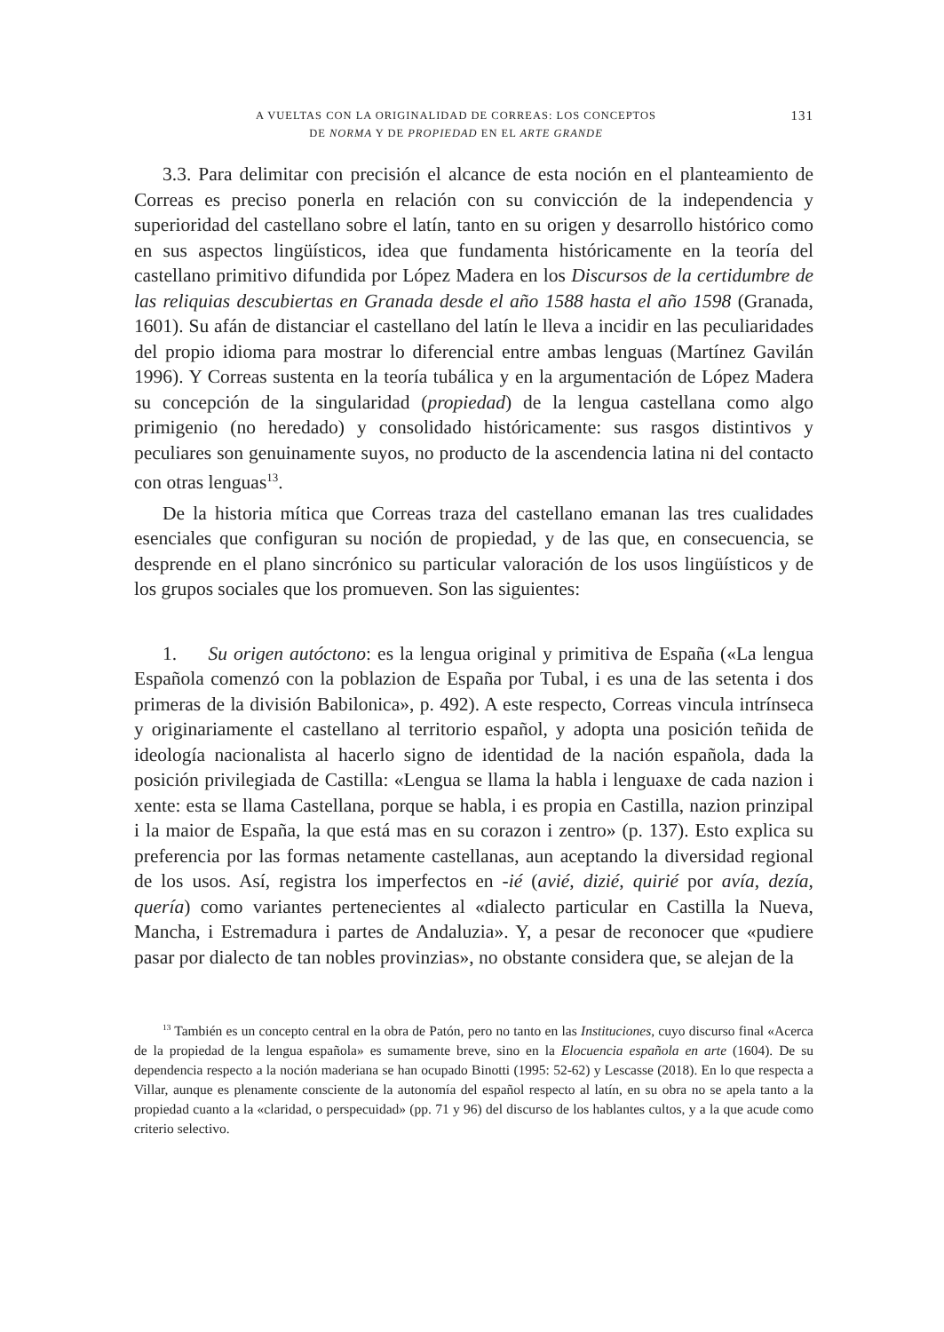A VUELTAS CON LA ORIGINALIDAD DE CORREAS: LOS CONCEPTOS
DE NORMA Y DE PROPIEDAD EN EL ARTE GRANDE
131
3.3. Para delimitar con precisión el alcance de esta noción en el planteamiento de Correas es preciso ponerla en relación con su convicción de la independencia y superioridad del castellano sobre el latín, tanto en su origen y desarrollo histórico como en sus aspectos lingüísticos, idea que fundamenta históricamente en la teoría del castellano primitivo difundida por López Madera en los Discursos de la certidumbre de las reliquias descubiertas en Granada desde el año 1588 hasta el año 1598 (Granada, 1601). Su afán de distanciar el castellano del latín le lleva a incidir en las peculiaridades del propio idioma para mostrar lo diferencial entre ambas lenguas (Martínez Gavilán 1996). Y Correas sustenta en la teoría tubálica y en la argumentación de López Madera su concepción de la singularidad (propiedad) de la lengua castellana como algo primigenio (no heredado) y consolidado históricamente: sus rasgos distintivos y peculiares son genuinamente suyos, no producto de la ascendencia latina ni del contacto con otras lenguas<sup>13</sup>.
De la historia mítica que Correas traza del castellano emanan las tres cualidades esenciales que configuran su noción de propiedad, y de las que, en consecuencia, se desprende en el plano sincrónico su particular valoración de los usos lingüísticos y de los grupos sociales que los promueven. Son las siguientes:
1. Su origen autóctono: es la lengua original y primitiva de España («La lengua Española comenzó con la poblazion de España por Tubal, i es una de las setenta i dos primeras de la división Babilonica», p. 492). A este respecto, Correas vincula intrínseca y originariamente el castellano al territorio español, y adopta una posición teñida de ideología nacionalista al hacerlo signo de identidad de la nación española, dada la posición privilegiada de Castilla: «Lengua se llama la habla i lenguaxe de cada nazion i xente: esta se llama Castellana, porque se habla, i es propia en Castilla, nazion prinzipal i la maior de España, la que está mas en su corazon i zentro» (p. 137). Esto explica su preferencia por las formas netamente castellanas, aun aceptando la diversidad regional de los usos. Así, registra los imperfectos en -ié (avié, dizié, quirié por avía, dezía, quería) como variantes pertenecientes al «dialecto particular en Castilla la Nueva, Mancha, i Estremadura i partes de Andaluzia». Y, a pesar de reconocer que «pudiere pasar por dialecto de tan nobles provinzias», no obstante considera que, se alejan de la
<sup>13</sup> También es un concepto central en la obra de Patón, pero no tanto en las Instituciones, cuyo discurso final «Acerca de la propiedad de la lengua española» es sumamente breve, sino en la Elocuencia española en arte (1604). De su dependencia respecto a la noción maderiana se han ocupado Binotti (1995: 52-62) y Lescasse (2018). En lo que respecta a Villar, aunque es plenamente consciente de la autonomía del español respecto al latín, en su obra no se apela tanto a la propiedad cuanto a la «claridad, o perspecuidad» (pp. 71 y 96) del discurso de los hablantes cultos, y a la que acude como criterio selectivo.